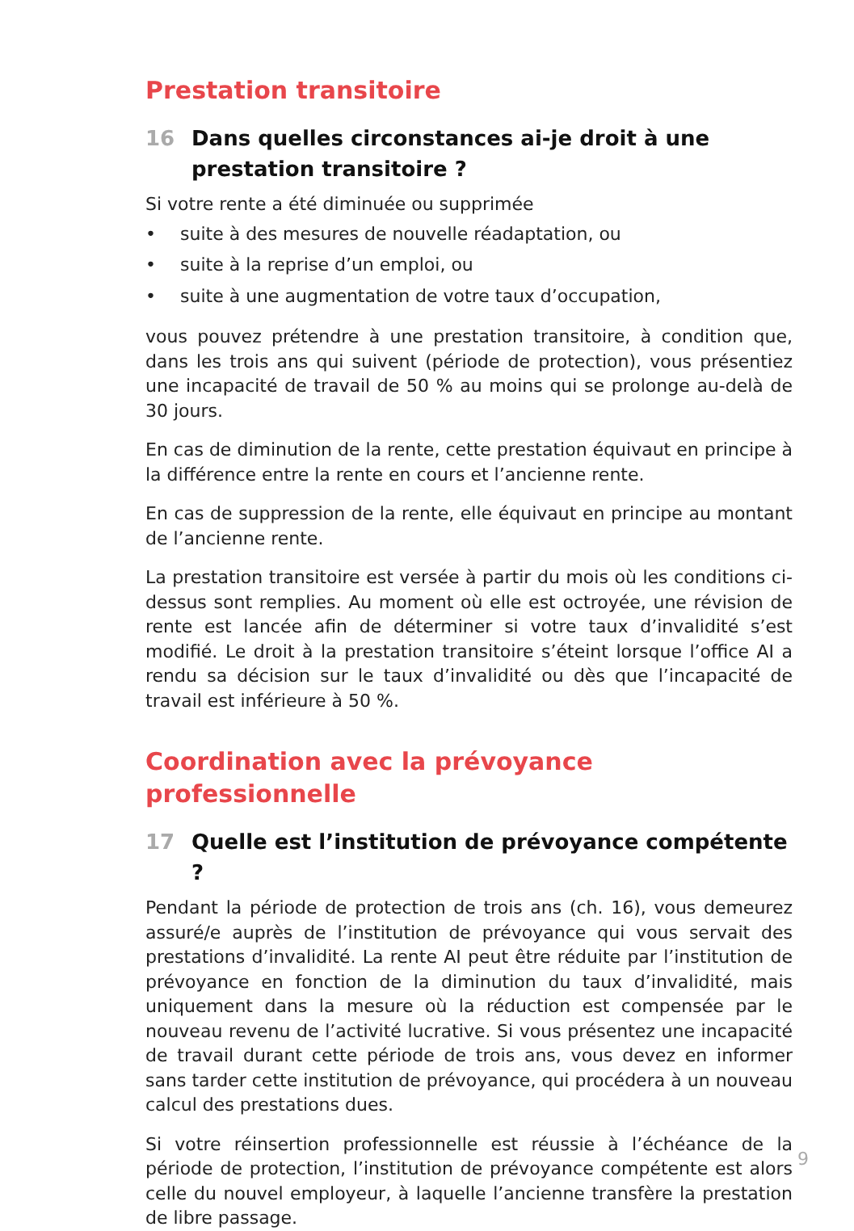Prestation transitoire
16 Dans quelles circonstances ai-je droit à une prestation transitoire ?
Si votre rente a été diminuée ou supprimée
• suite à des mesures de nouvelle réadaptation, ou
• suite à la reprise d’un emploi, ou
• suite à une augmentation de votre taux d’occupation,
vous pouvez prétendre à une prestation transitoire, à condition que, dans les trois ans qui suivent (période de protection), vous présentiez une incapacité de travail de 50 % au moins qui se prolonge au-delà de 30 jours.
En cas de diminution de la rente, cette prestation équivaut en principe à la différence entre la rente en cours et l’ancienne rente.
En cas de suppression de la rente, elle équivaut en principe au montant de l’ancienne rente.
La prestation transitoire est versée à partir du mois où les conditions ci-dessus sont remplies. Au moment où elle est octroyée, une révision de rente est lancée afin de déterminer si votre taux d’invalidité s’est modifié. Le droit à la prestation transitoire s’éteint lorsque l’office AI a rendu sa décision sur le taux d’invalidité ou dès que l’incapacité de travail est inférieure à 50 %.
Coordination avec la prévoyance professionnelle
17 Quelle est l’institution de prévoyance compétente ?
Pendant la période de protection de trois ans (ch. 16), vous demeurez assuré/e auprès de l’institution de prévoyance qui vous servait des prestations d’invalidité. La rente AI peut être réduite par l’institution de prévoyance en fonction de la diminution du taux d’invalidité, mais uniquement dans la mesure où la réduction est compensée par le nouveau revenu de l’activité lucrative. Si vous présentez une incapacité de travail durant cette période de trois ans, vous devez en informer sans tarder cette institution de prévoyance, qui procédera à un nouveau calcul des prestations dues.
Si votre réinsertion professionnelle est réussie à l’échéance de la période de protection, l’institution de prévoyance compétente est alors celle du nouvel employeur, à laquelle l’ancienne transfère la prestation de libre passage.
9